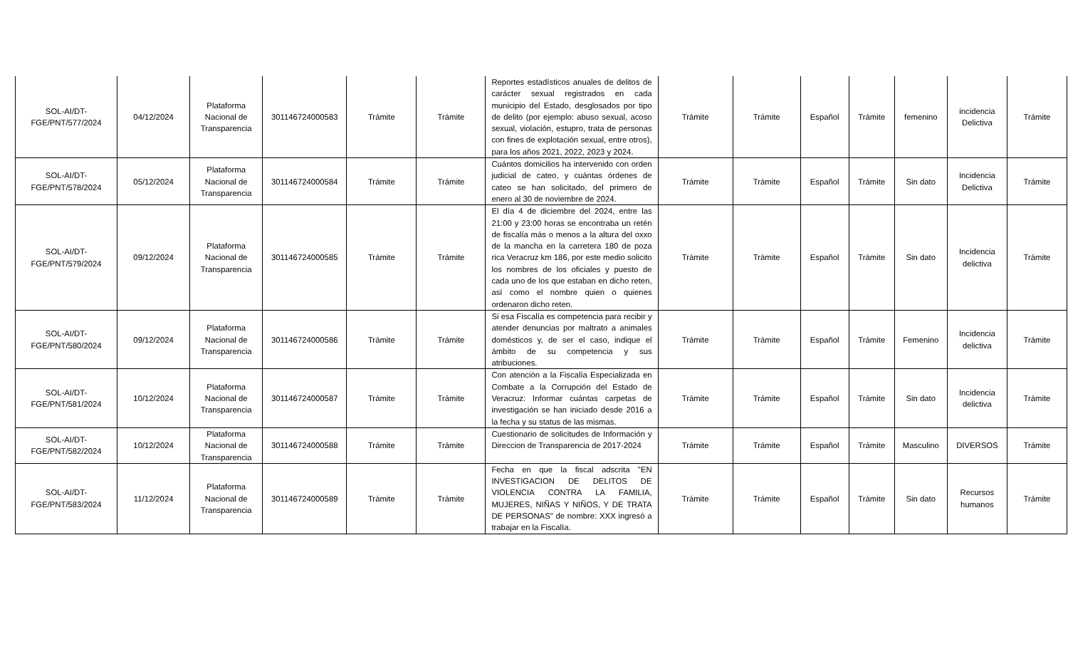| SOL-AI/DT- FGE/PNT/577/2024 | 04/12/2024 | Plataforma Nacional de Transparencia | 301146724000583 | Trámite | Trámite | Reportes estadísticos anuales de delitos de carácter sexual registrados en cada municipio del Estado, desglosados por tipo de delito (por ejemplo: abuso sexual, acoso sexual, violación, estupro, trata de personas con fines de explotación sexual, entre otros), para los años 2021, 2022, 2023 y 2024. | Trámite | Trámite | Español | Trámite | femenino | incidencia Delictiva | Trámite |
| SOL-AI/DT- FGE/PNT/578/2024 | 05/12/2024 | Plataforma Nacional de Transparencia | 301146724000584 | Trámite | Trámite | Cuántos domicilios ha intervenido con orden judicial de cateo, y cuántas órdenes de cateo se han solicitado, del primero de enero al 30 de noviembre de 2024. | Trámite | Trámite | Español | Trámite | Sin dato | Incidencia Delictiva | Trámite |
| SOL-AI/DT- FGE/PNT/579/2024 | 09/12/2024 | Plataforma Nacional de Transparencia | 301146724000585 | Trámite | Trámite | El día 4 de diciembre del 2024, entre las 21:00 y 23:00 horas se encontraba un retén de fiscalía más o menos a la altura del oxxo de la mancha en la carretera 180 de poza rica Veracruz km 186, por este medio solicito los nombres de los oficiales y puesto de cada uno de los que estaban en dicho reten, así como el nombre quien o quienes ordenaron dicho reten. | Trámite | Trámite | Español | Trámite | Sin dato | Incidencia delictiva | Trámite |
| SOL-AI/DT- FGE/PNT/580/2024 | 09/12/2024 | Plataforma Nacional de Transparencia | 301146724000586 | Trámite | Trámite | Si esa Fiscalía es competencia para recibir y atender denuncias por maltrato a animales domésticos y, de ser el caso, indique el ámbito de su competencia y sus atribuciones. | Trámite | Trámite | Español | Trámite | Femenino | Incidencia delictiva | Trámite |
| SOL-AI/DT- FGE/PNT/581/2024 | 10/12/2024 | Plataforma Nacional de Transparencia | 301146724000587 | Trámite | Trámite | Con atención a la Fiscalía Especializada en Combate a la Corrupción del Estado de Veracruz: Informar cuántas carpetas de investigación se han iniciado desde 2016 a la fecha y su status de las mismas. | Trámite | Trámite | Español | Trámite | Sin dato | Incidencia delictiva | Trámite |
| SOL-AI/DT- FGE/PNT/582/2024 | 10/12/2024 | Plataforma Nacional de Transparencia | 301146724000588 | Trámite | Trámite | Cuestionario de solicitudes de Información y Direccion de Transparencia de 2017-2024 | Trámite | Trámite | Español | Trámite | Masculino | DIVERSOS | Trámite |
| SOL-AI/DT- FGE/PNT/583/2024 | 11/12/2024 | Plataforma Nacional de Transparencia | 301146724000589 | Trámite | Trámite | Fecha en que la fiscal adscrita "EN INVESTIGACION DE DELITOS DE VIOLENCIA CONTRA LA FAMILIA, MUJERES, NIÑAS Y NIÑOS, Y DE TRATA DE PERSONAS" de nombre: XXX ingresó a trabajar en la Fiscalía. | Trámite | Trámite | Español | Trámite | Sin dato | Recursos humanos | Trámite |